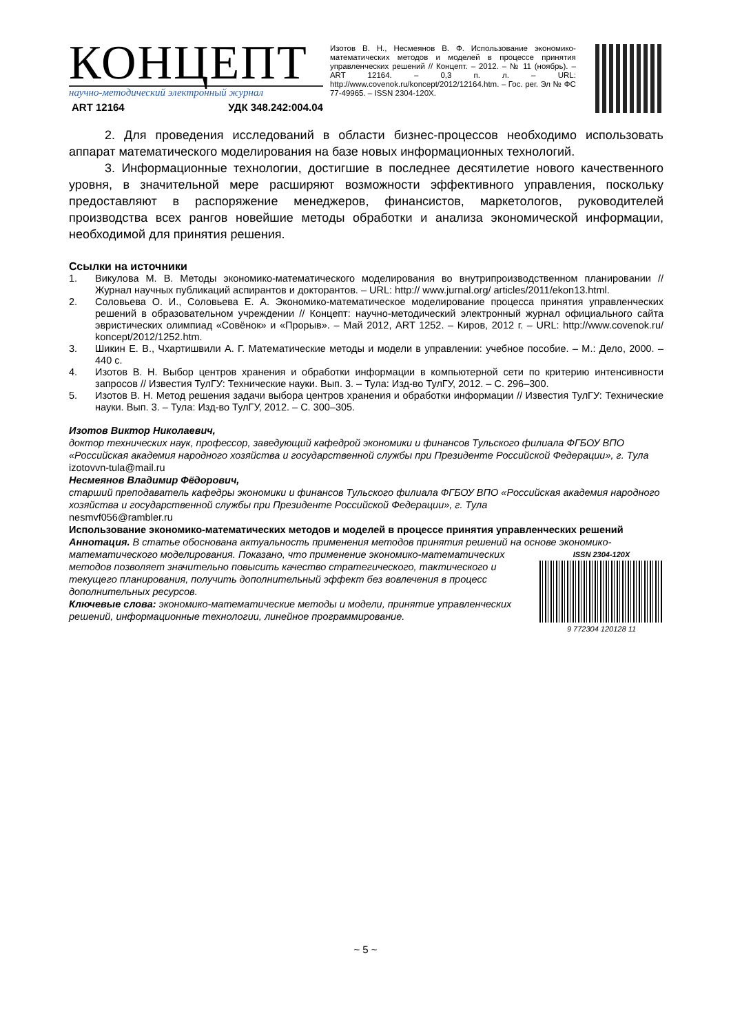КОНЦЕПТ
научно-методический электронный журнал
ART 12164 УДК 348.242:004.04
Изотов В. Н., Несмеянов В. Ф. Использование экономико-математических методов и моделей в процессе принятия управленческих решений // Концепт. – 2012. – № 11 (ноябрь). – ART 12164. – 0,3 п. л. – URL: http://www.covenok.ru/koncept/2012/12164.htm. – Гос. рег. Эл № ФС 77-49965. – ISSN 2304-120X.
2. Для проведения исследований в области бизнес-процессов необходимо использовать аппарат математического моделирования на базе новых информационных технологий.
3. Информационные технологии, достигшие в последнее десятилетие нового качественного уровня, в значительной мере расширяют возможности эффективного управления, поскольку предоставляют в распоряжение менеджеров, финансистов, маркетологов, руководителей производства всех рангов новейшие методы обработки и анализа экономической информации, необходимой для принятия решения.
Ссылки на источники
1. Викулова М. В. Методы экономико-математического моделирования во внутрипроизводственном планировании // Журнал научных публикаций аспирантов и докторантов. – URL: http:// www.jurnal.org/ articles/2011/ekon13.html.
2. Соловьева О. И., Соловьева Е. А. Экономико-математическое моделирование процесса принятия управленческих решений в образовательном учреждении // Концепт: научно-методический электронный журнал официального сайта эвристических олимпиад «Совёнок» и «Прорыв». – Май 2012, ART 1252. – Киров, 2012 г. – URL: http://www.covenok.ru/ koncept/2012/1252.htm.
3. Шикин Е. В., Чхартишвили А. Г. Математические методы и модели в управлении: учебное пособие. – М.: Дело, 2000. – 440 с.
4. Изотов В. Н. Выбор центров хранения и обработки информации в компьютерной сети по критерию интенсивности запросов // Известия ТулГУ: Технические науки. Вып. 3. – Тула: Изд-во ТулГУ, 2012. – С. 296–300.
5. Изотов В. Н. Метод решения задачи выбора центров хранения и обработки информации // Известия ТулГУ: Технические науки. Вып. 3. – Тула: Изд-во ТулГУ, 2012. – С. 300–305.
Изотов Виктор Николаевич,
доктор технических наук, профессор, заведующий кафедрой экономики и финансов Тульского филиала ФГБОУ ВПО «Российская академия народного хозяйства и государственной службы при Президенте Российской Федерации», г. Тула
izotovvn-tula@mail.ru
Несмеянов Владимир Фёдорович,
старший преподаватель кафедры экономики и финансов Тульского филиала ФГБОУ ВПО «Российская академия народного хозяйства и государственной службы при Президенте Российской Федерации», г. Тула
nesmvf056@rambler.ru
Использование экономико-математических методов и моделей в процессе принятия управленческих решений
Аннотация. В статье обоснована актуальность применения методов принятия решений на основе
ISSN 2304-120X
9 772304 120128 11
экономико-математического моделирования. Показано, что применение экономико-математических методов позволяет значительно повысить качество стратегического, тактического и текущего планирования, получить дополнительный эффект без вовлечения в процесс дополнительных ресурсов.
Ключевые слова: экономико-математические методы и модели, принятие управленческих решений, информационные технологии, линейное программирование.
~ 5 ~